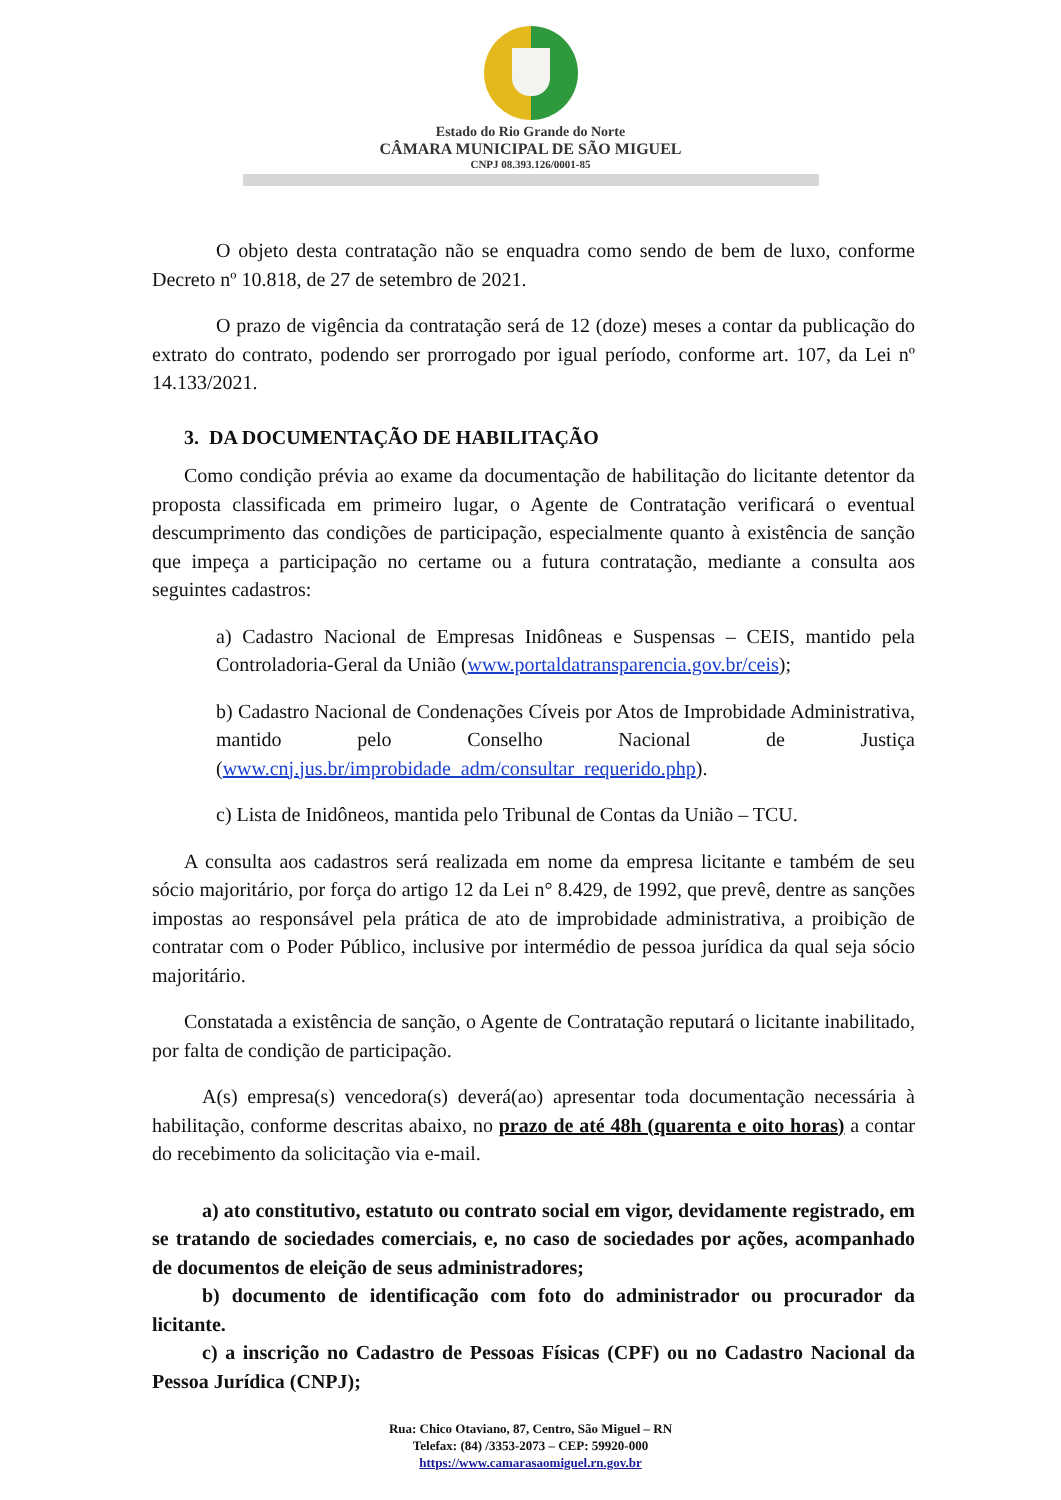Estado do Rio Grande do Norte
CÂMARA MUNICIPAL DE SÃO MIGUEL
CNPJ 08.393.126/0001-85
O objeto desta contratação não se enquadra como sendo de bem de luxo, conforme Decreto nº 10.818, de 27 de setembro de 2021.
O prazo de vigência da contratação será de 12 (doze) meses a contar da publicação do extrato do contrato, podendo ser prorrogado por igual período, conforme art. 107, da Lei nº 14.133/2021.
3. DA DOCUMENTAÇÃO DE HABILITAÇÃO
Como condição prévia ao exame da documentação de habilitação do licitante detentor da proposta classificada em primeiro lugar, o Agente de Contratação verificará o eventual descumprimento das condições de participação, especialmente quanto à existência de sanção que impeça a participação no certame ou a futura contratação, mediante a consulta aos seguintes cadastros:
a) Cadastro Nacional de Empresas Inidôneas e Suspensas – CEIS, mantido pela Controladoria-Geral da União (www.portaldatransparencia.gov.br/ceis);
b) Cadastro Nacional de Condenações Cíveis por Atos de Improbidade Administrativa, mantido pelo Conselho Nacional de Justiça (www.cnj.jus.br/improbidade_adm/consultar_requerido.php).
c) Lista de Inidôneos, mantida pelo Tribunal de Contas da União – TCU.
A consulta aos cadastros será realizada em nome da empresa licitante e também de seu sócio majoritário, por força do artigo 12 da Lei n° 8.429, de 1992, que prevê, dentre as sanções impostas ao responsável pela prática de ato de improbidade administrativa, a proibição de contratar com o Poder Público, inclusive por intermédio de pessoa jurídica da qual seja sócio majoritário.
Constatada a existência de sanção, o Agente de Contratação reputará o licitante inabilitado, por falta de condição de participação.
A(s) empresa(s) vencedora(s) deverá(ao) apresentar toda documentação necessária à habilitação, conforme descritas abaixo, no prazo de até 48h (quarenta e oito horas) a contar do recebimento da solicitação via e-mail.
a) ato constitutivo, estatuto ou contrato social em vigor, devidamente registrado, em se tratando de sociedades comerciais, e, no caso de sociedades por ações, acompanhado de documentos de eleição de seus administradores;
b) documento de identificação com foto do administrador ou procurador da licitante.
c) a inscrição no Cadastro de Pessoas Físicas (CPF) ou no Cadastro Nacional da Pessoa Jurídica (CNPJ);
Rua: Chico Otaviano, 87, Centro, São Miguel – RN
Telefax: (84) /3353-2073 – CEP: 59920-000
https://www.camarasaomiguel.rn.gov.br